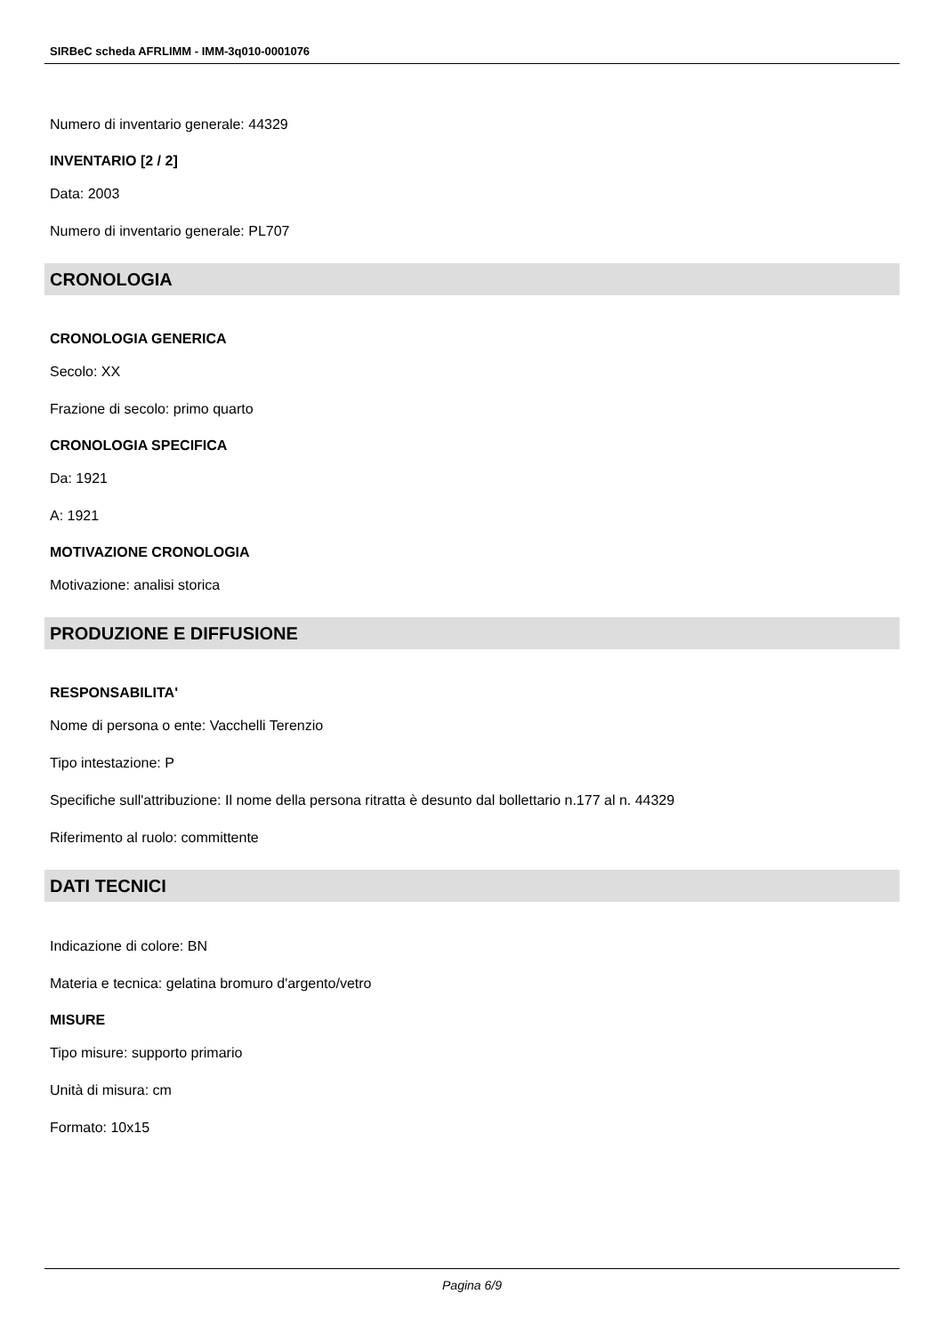SIRBeC scheda AFRLIMM - IMM-3q010-0001076
Numero di inventario generale: 44329
INVENTARIO [2 / 2]
Data: 2003
Numero di inventario generale: PL707
CRONOLOGIA
CRONOLOGIA GENERICA
Secolo: XX
Frazione di secolo: primo quarto
CRONOLOGIA SPECIFICA
Da: 1921
A: 1921
MOTIVAZIONE CRONOLOGIA
Motivazione: analisi storica
PRODUZIONE E DIFFUSIONE
RESPONSABILITA'
Nome di persona o ente: Vacchelli Terenzio
Tipo intestazione: P
Specifiche sull'attribuzione: Il nome della persona ritratta è desunto dal bollettario n.177 al n. 44329
Riferimento al ruolo: committente
DATI TECNICI
Indicazione di colore: BN
Materia e tecnica: gelatina bromuro d'argento/vetro
MISURE
Tipo misure: supporto primario
Unità di misura: cm
Formato: 10x15
Pagina 6/9